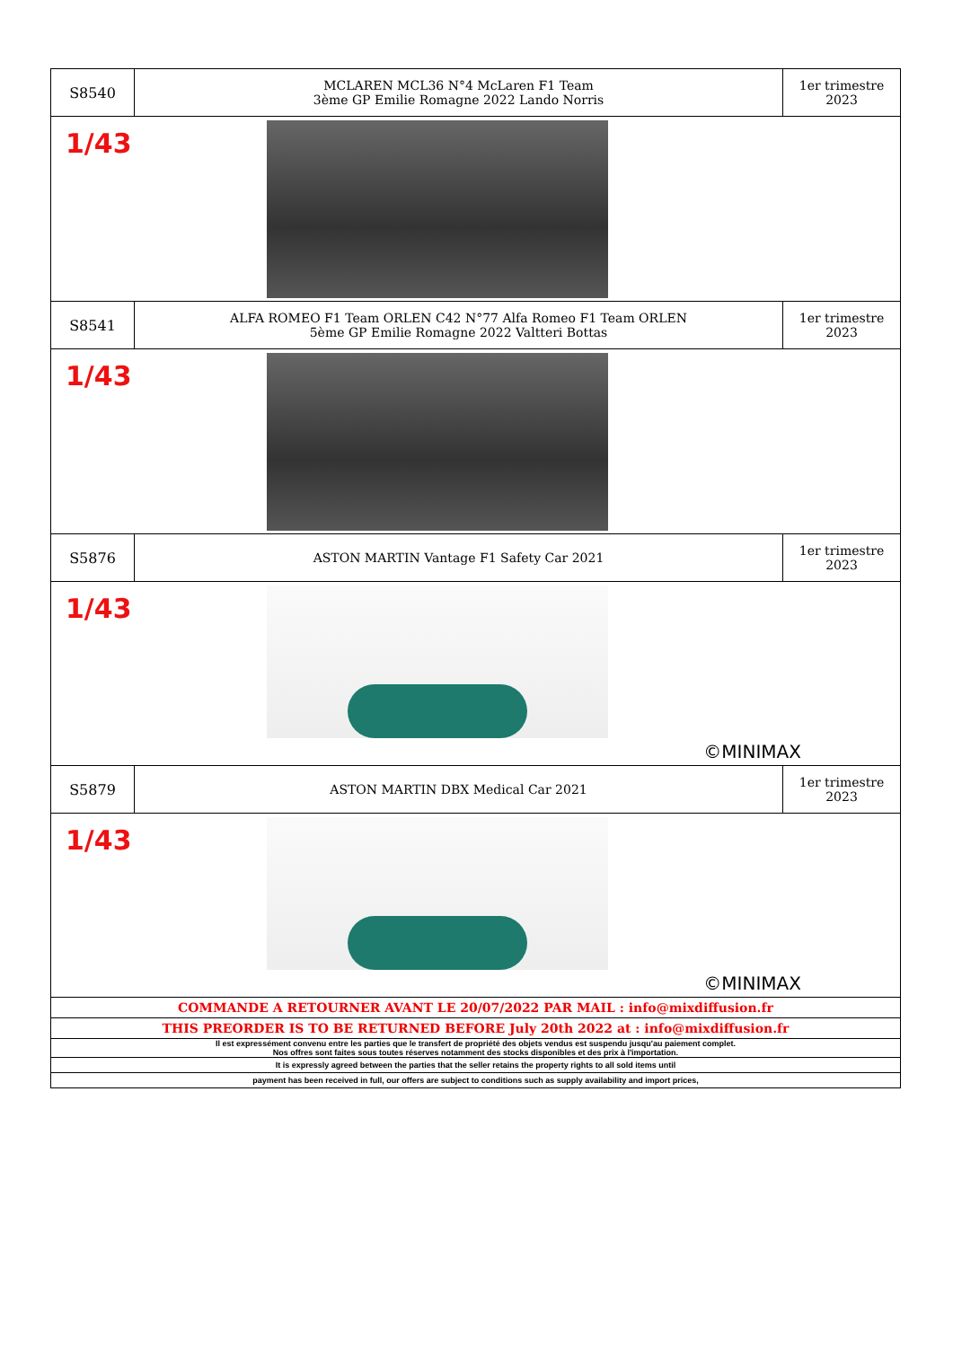| S8540 | MCLAREN MCL36 N°4 McLaren F1 Team 3ème GP Emilie Romagne 2022 Lando Norris | 1er trimestre 2023 |
| 1/43 | | |
| S8541 | ALFA ROMEO F1 Team ORLEN C42 N°77 Alfa Romeo F1 Team ORLEN 5ème GP Emilie Romagne 2022 Valtteri Bottas | 1er trimestre 2023 |
| 1/43 | | |
| S5876 | ASTON MARTIN Vantage F1 Safety Car 2021 | 1er trimestre 2023 |
| 1/43 ©MINIMAX | | |
| S5879 | ASTON MARTIN DBX Medical Car 2021 | 1er trimestre 2023 |
| 1/43 ©MINIMAX | | |
| COMMANDE A RETOURNER AVANT LE 20/07/2022 PAR MAIL : info@mixdiffusion.fr | | |
| THIS PREORDER IS TO BE RETURNED BEFORE July 20th 2022 at : info@mixdiffusion.fr | | |
| Il est expressément convenu entre les parties que le transfert de propriété des objets vendus est suspendu jusqu'au paiement complet. Nos offres sont faites sous toutes réserves notamment des stocks disponibles et des prix à l'importation. | | |
| It is expressly agreed between the parties that the seller retains the property rights to all sold items until | | |
| payment has been received in full, our offers are subject to conditions such as supply availability and import prices, | | |